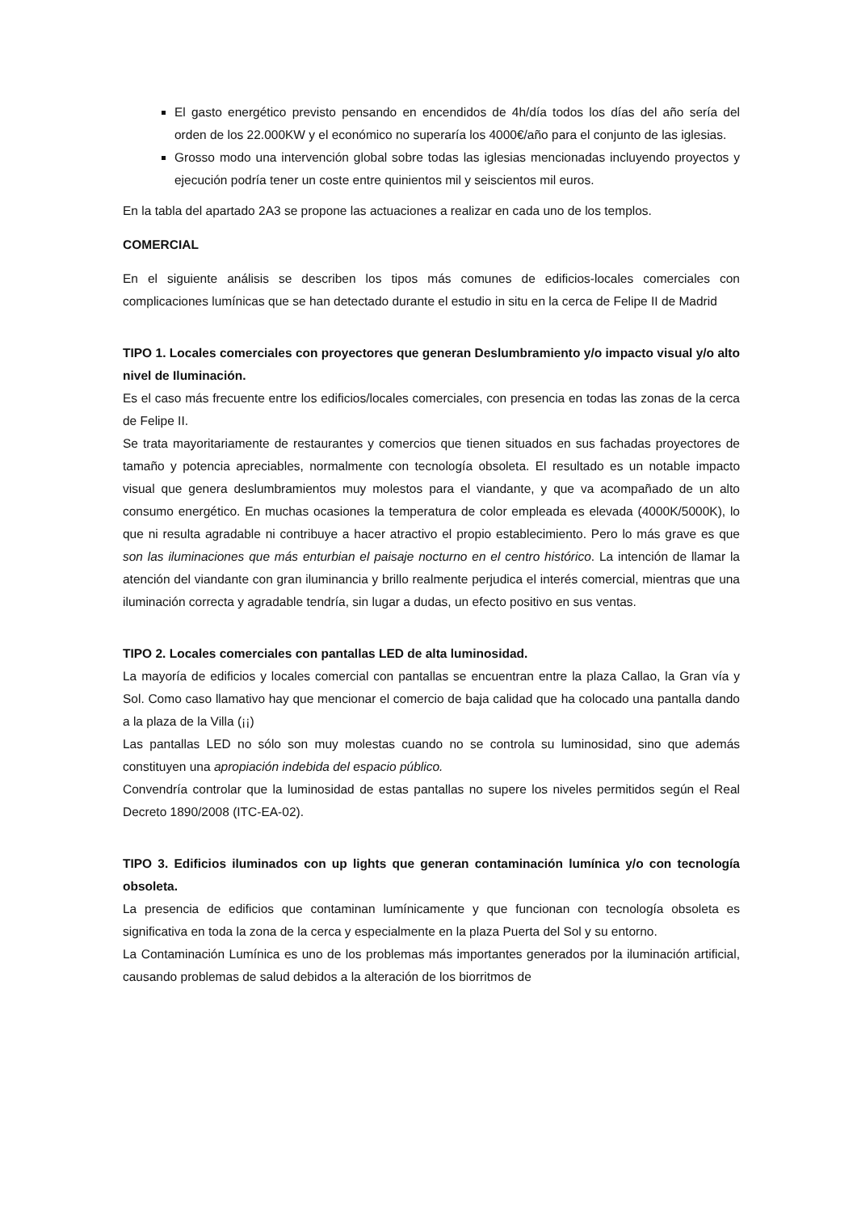El gasto energético previsto pensando en encendidos de 4h/día todos los días del año sería del orden de los 22.000KW y el económico no superaría los 4000€/año para el conjunto de las iglesias.
Grosso modo una intervención global sobre todas las iglesias mencionadas incluyendo proyectos y ejecución podría tener un coste entre quinientos mil y seiscientos mil euros.
En la tabla del apartado 2A3 se propone las actuaciones a realizar en cada uno de los templos.
COMERCIAL
En el siguiente análisis se describen los tipos más comunes de edificios-locales comerciales con complicaciones lumínicas que se han detectado durante el estudio in situ en la cerca de Felipe II de Madrid
TIPO 1. Locales comerciales con proyectores que generan Deslumbramiento y/o impacto visual y/o alto nivel de Iluminación.
Es el caso más frecuente entre los edificios/locales comerciales, con presencia en todas las zonas de la cerca de Felipe II.
Se trata mayoritariamente de restaurantes y comercios que tienen situados en sus fachadas proyectores de tamaño y potencia apreciables, normalmente con tecnología obsoleta. El resultado es un notable impacto visual que genera deslumbramientos muy molestos para el viandante, y que va acompañado de un alto consumo energético. En muchas ocasiones la temperatura de color empleada es elevada (4000K/5000K), lo que ni resulta agradable ni contribuye a hacer atractivo el propio establecimiento. Pero lo más grave es que son las iluminaciones que más enturbian el paisaje nocturno en el centro histórico. La intención de llamar la atención del viandante con gran iluminancia y brillo realmente perjudica el interés comercial, mientras que una iluminación correcta y agradable tendría, sin lugar a dudas, un efecto positivo en sus ventas.
TIPO 2. Locales comerciales con pantallas LED de alta luminosidad.
La mayoría de edificios y locales comercial con pantallas se encuentran entre la plaza Callao, la Gran vía y Sol. Como caso llamativo hay que mencionar el comercio de baja calidad que ha colocado una pantalla dando a la plaza de la Villa (¡¡)
Las pantallas LED no sólo son muy molestas cuando no se controla su luminosidad, sino que además constituyen una apropiación indebida del espacio público.
Convendría controlar que la luminosidad de estas pantallas no supere los niveles permitidos según el Real Decreto 1890/2008 (ITC-EA-02).
TIPO 3. Edificios iluminados con up lights que generan contaminación lumínica y/o con tecnología obsoleta.
La presencia de edificios que contaminan lumínicamente y que funcionan con tecnología obsoleta es significativa en toda la zona de la cerca y especialmente en la plaza Puerta del Sol y su entorno.
La Contaminación Lumínica es uno de los problemas más importantes generados por la iluminación artificial, causando problemas de salud debidos a la alteración de los biorritmos de